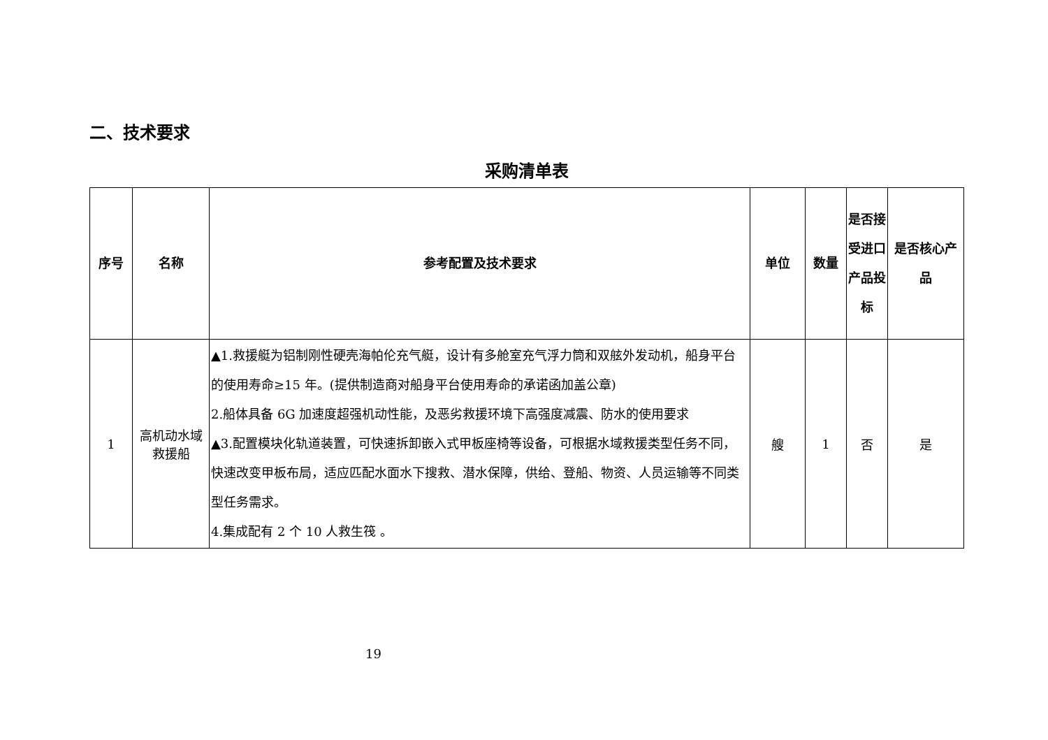二、技术要求
采购清单表
| 序号 | 名称 | 参考配置及技术要求 | 单位 | 数量 | 是否接受进口产品投标 | 是否核心产品 |
| --- | --- | --- | --- | --- | --- | --- |
| 1 | 高机动水域救援船 | ▲1.救援艇为铝制刚性硬壳海帕伦充气艇，设计有多舱室充气浮力筒和双舷外发动机，船身平台的使用寿命≥15 年。(提供制造商对船身平台使用寿命的承诺函加盖公章) 2.船体具备 6G 加速度超强机动性能，及恶劣救援环境下高强度减震、防水的使用要求 ▲3.配置模块化轨道装置，可快速拆卸嵌入式甲板座椅等设备，可根据水域救援类型任务不同，快速改变甲板布局，适应匹配水面水下搜救、潜水保障，供给、登船、物资、人员运输等不同类型任务需求。 4.集成配有 2 个 10 人救生筏 。 | 艘 | 1 | 否 | 是 |
19